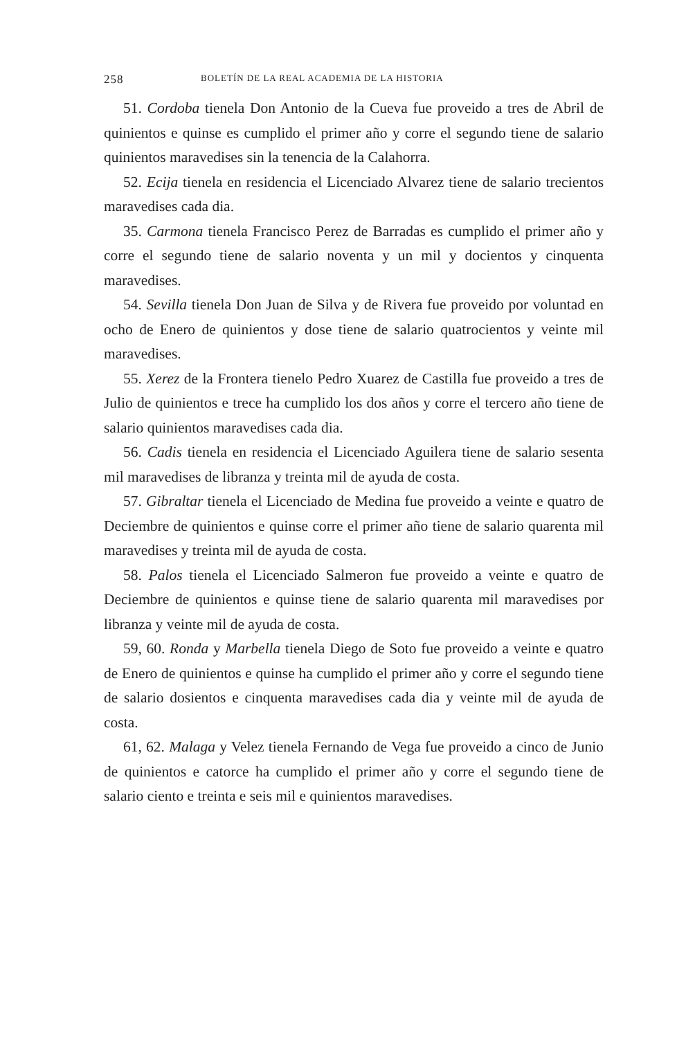258 BOLETÍN DE LA REAL ACADEMIA DE LA HISTORIA
51. Cordoba tienela Don Antonio de la Cueva fue proveido a tres de Abril de quinientos e quinse es cumplido el primer año y corre el segundo tiene de salario quinientos maravedises sin la tenencia de la Calahorra.
52. Ecija tienela en residencia el Licenciado Alvarez tiene de salario trecientos maravedises cada dia.
35. Carmona tienela Francisco Perez de Barradas es cumplido el primer año y corre el segundo tiene de salario noventa y un mil y docientos y cinquenta maravedises.
54. Sevilla tienela Don Juan de Silva y de Rivera fue proveido por voluntad en ocho de Enero de quinientos y dose tiene de salario quatrocientos y veinte mil maravedises.
55. Xerez de la Frontera tienelo Pedro Xuarez de Castilla fue proveido a tres de Julio de quinientos e trece ha cumplido los dos años y corre el tercero año tiene de salario quinientos maravedises cada dia.
56. Cadis tienela en residencia el Licenciado Aguilera tiene de salario sesenta mil maravedises de libranza y treinta mil de ayuda de costa.
57. Gibraltar tienela el Licenciado de Medina fue proveido a veinte e quatro de Deciembre de quinientos e quinse corre el primer año tiene de salario quarenta mil maravedises y treinta mil de ayuda de costa.
58. Palos tienela el Licenciado Salmeron fue proveido a veinte e quatro de Deciembre de quinientos e quinse tiene de salario quarenta mil maravedises por libranza y veinte mil de ayuda de costa.
59, 60. Ronda y Marbella tienela Diego de Soto fue proveido a veinte e quatro de Enero de quinientos e quinse ha cumplido el primer año y corre el segundo tiene de salario dosientos e cinquenta maravedises cada dia y veinte mil de ayuda de costa.
61, 62. Malaga y Velez tienela Fernando de Vega fue proveido a cinco de Junio de quinientos e catorce ha cumplido el primer año y corre el segundo tiene de salario ciento e treinta e seis mil e quinientos maravedises.